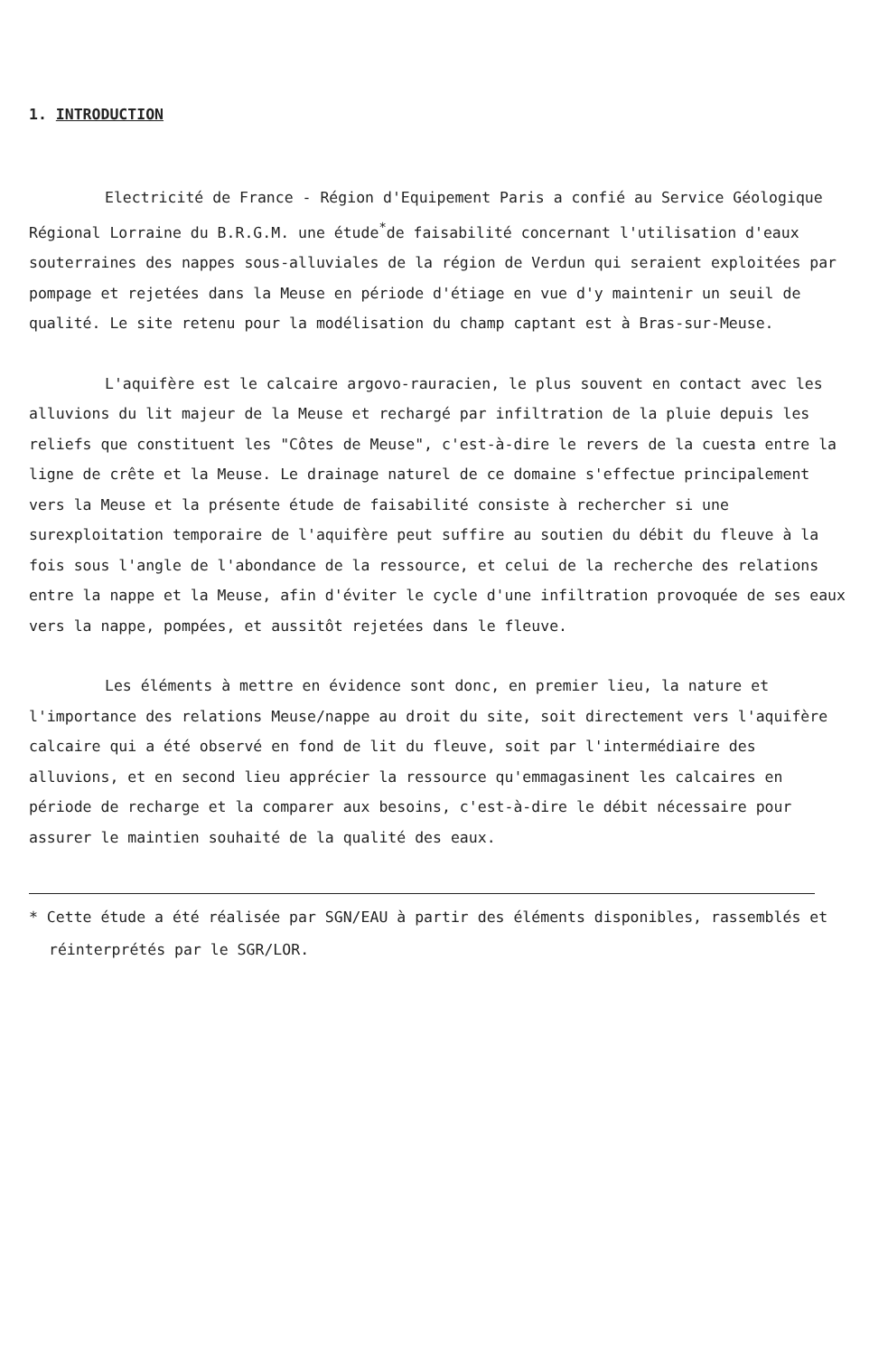1. INTRODUCTION
Electricité de France - Région d'Equipement Paris a confié au Service Géologique Régional Lorraine du B.R.G.M. une étude<sup>*</sup>de faisabilité concernant l'utilisation d'eaux souterraines des nappes sous-alluviales de la région de Verdun qui seraient exploitées par pompage et rejetées dans la Meuse en période d'étiage en vue d'y maintenir un seuil de qualité. Le site retenu pour la modélisation du champ captant est à Bras-sur-Meuse.
L'aquifère est le calcaire argovo-rauracien, le plus souvent en contact avec les alluvions du lit majeur de la Meuse et rechargé par infiltration de la pluie depuis les reliefs que constituent les "Côtes de Meuse", c'est-à-dire le revers de la cuesta entre la ligne de crête et la Meuse. Le drainage naturel de ce domaine s'effectue principalement vers la Meuse et la présente étude de faisabilité consiste à rechercher si une surexploitation temporaire de l'aquifère peut suffire au soutien du débit du fleuve à la fois sous l'angle de l'abondance de la ressource, et celui de la recherche des relations entre la nappe et la Meuse, afin d'éviter le cycle d'une infiltration provoquée de ses eaux vers la nappe, pompées, et aussitôt rejetées dans le fleuve.
Les éléments à mettre en évidence sont donc, en premier lieu, la nature et l'importance des relations Meuse/nappe au droit du site, soit directement vers l'aquifère calcaire qui a été observé en fond de lit du fleuve, soit par l'intermédiaire des alluvions, et en second lieu apprécier la ressource qu'emmagasinent les calcaires en période de recharge et la comparer aux besoins, c'est-à-dire le débit nécessaire pour assurer le maintien souhaité de la qualité des eaux.
* Cette étude a été réalisée par SGN/EAU à partir des éléments disponibles, rassemblés et réinterprétés par le SGR/LOR.